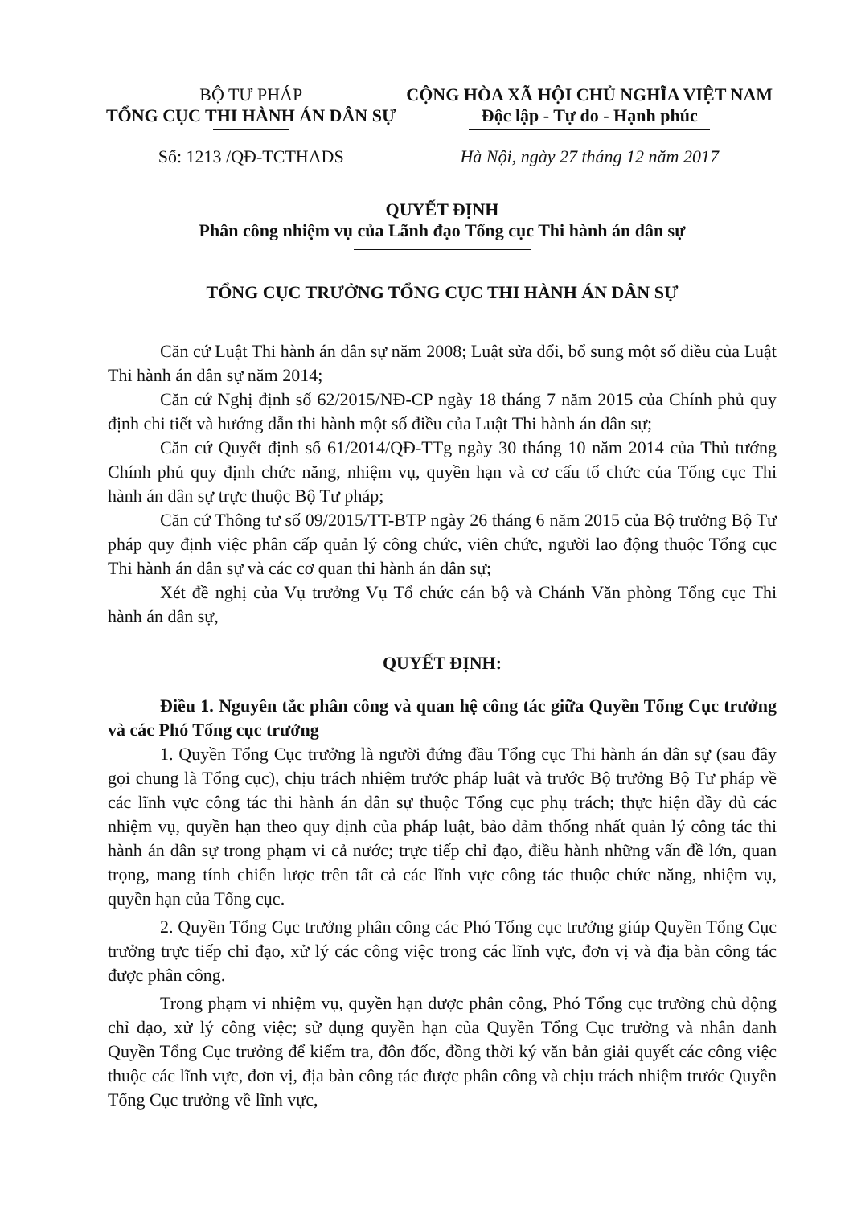BỘ TƯ PHÁP
TỔNG CỤC THI HÀNH ÁN DÂN SỰ
Số: 1213 /QĐ-TCTHADS
CỘNG HÒA XÃ HỘI CHỦ NGHĨA VIỆT NAM
Độc lập - Tự do - Hạnh phúc
Hà Nội, ngày 27 tháng 12 năm 2017
QUYẾT ĐỊNH
Phân công nhiệm vụ của Lãnh đạo Tổng cục Thi hành án dân sự
TỔNG CỤC TRƯỞNG TỔNG CỤC THI HÀNH ÁN DÂN SỰ
Căn cứ Luật Thi hành án dân sự năm 2008; Luật sửa đổi, bổ sung một số điều của Luật Thi hành án dân sự năm 2014;
Căn cứ Nghị định số 62/2015/NĐ-CP ngày 18 tháng 7 năm 2015 của Chính phủ quy định chi tiết và hướng dẫn thi hành một số điều của Luật Thi hành án dân sự;
Căn cứ Quyết định số 61/2014/QĐ-TTg ngày 30 tháng 10 năm 2014 của Thủ tướng Chính phủ quy định chức năng, nhiệm vụ, quyền hạn và cơ cấu tổ chức của Tổng cục Thi hành án dân sự trực thuộc Bộ Tư pháp;
Căn cứ Thông tư số 09/2015/TT-BTP ngày 26 tháng 6 năm 2015 của Bộ trưởng Bộ Tư pháp quy định việc phân cấp quản lý công chức, viên chức, người lao động thuộc Tổng cục Thi hành án dân sự và các cơ quan thi hành án dân sự;
Xét đề nghị của Vụ trưởng Vụ Tổ chức cán bộ và Chánh Văn phòng Tổng cục Thi hành án dân sự,
QUYẾT ĐỊNH:
Điều 1. Nguyên tắc phân công và quan hệ công tác giữa Quyền Tổng Cục trưởng và các Phó Tổng cục trưởng
1. Quyền Tổng Cục trưởng là người đứng đầu Tổng cục Thi hành án dân sự (sau đây gọi chung là Tổng cục), chịu trách nhiệm trước pháp luật và trước Bộ trưởng Bộ Tư pháp về các lĩnh vực công tác thi hành án dân sự thuộc Tổng cục phụ trách; thực hiện đầy đủ các nhiệm vụ, quyền hạn theo quy định của pháp luật, bảo đảm thống nhất quản lý công tác thi hành án dân sự trong phạm vi cả nước; trực tiếp chỉ đạo, điều hành những vấn đề lớn, quan trọng, mang tính chiến lược trên tất cả các lĩnh vực công tác thuộc chức năng, nhiệm vụ, quyền hạn của Tổng cục.
2. Quyền Tổng Cục trưởng phân công các Phó Tổng cục trưởng giúp Quyền Tổng Cục trưởng trực tiếp chỉ đạo, xử lý các công việc trong các lĩnh vực, đơn vị và địa bàn công tác được phân công.
Trong phạm vi nhiệm vụ, quyền hạn được phân công, Phó Tổng cục trưởng chủ động chỉ đạo, xử lý công việc; sử dụng quyền hạn của Quyền Tổng Cục trưởng và nhân danh Quyền Tổng Cục trưởng để kiểm tra, đôn đốc, đồng thời ký văn bản giải quyết các công việc thuộc các lĩnh vực, đơn vị, địa bàn công tác được phân công và chịu trách nhiệm trước Quyền Tổng Cục trưởng về lĩnh vực,